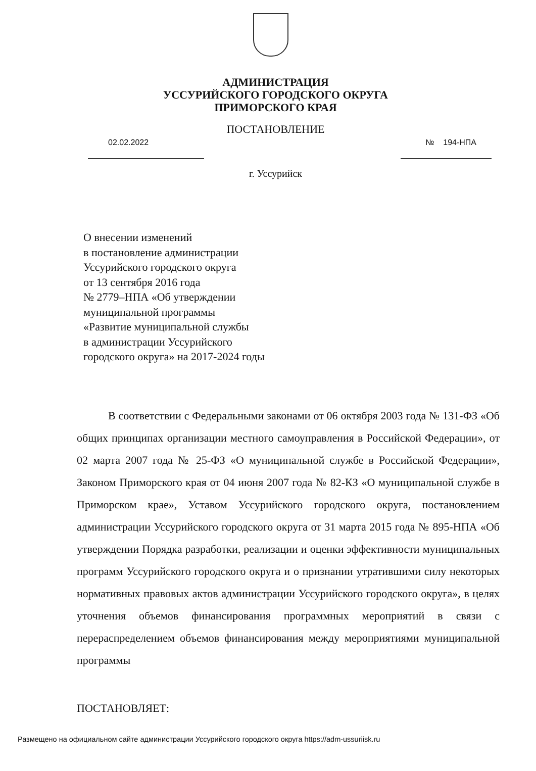АДМИНИСТРАЦИЯ
УССУРИЙСКОГО ГОРОДСКОГО ОКРУГА
ПРИМОРСКОГО КРАЯ
ПОСТАНОВЛЕНИЕ
02.02.2022 № 194-НПА
г. Уссурийск
О внесении изменений
в постановление администрации
Уссурийского городского округа
от 13 сентября 2016 года
№ 2779–НПА «Об утверждении
муниципальной программы
«Развитие муниципальной службы
в администрации Уссурийского
городского округа» на 2017-2024 годы
В соответствии с Федеральными законами от 06 октября 2003 года № 131-ФЗ «Об общих принципах организации местного самоуправления в Российской Федерации», от 02 марта 2007 года № 25-ФЗ «О муниципальной службе в Российской Федерации», Законом Приморского края от 04 июня 2007 года № 82-КЗ «О муниципальной службе в Приморском крае», Уставом Уссурийского городского округа, постановлением администрации Уссурийского городского округа от 31 марта 2015 года № 895-НПА «Об утверждении Порядка разработки, реализации и оценки эффективности муниципальных программ Уссурийского городского округа и о признании утратившими силу некоторых нормативных правовых актов администрации Уссурийского городского округа», в целях уточнения объемов финансирования программных мероприятий в связи с перераспределением объемов финансирования между мероприятиями муниципальной программы
ПОСТАНОВЛЯЕТ:
Размещено на официальном сайте администрации Уссурийского городского округа https://adm-ussuriisk.ru